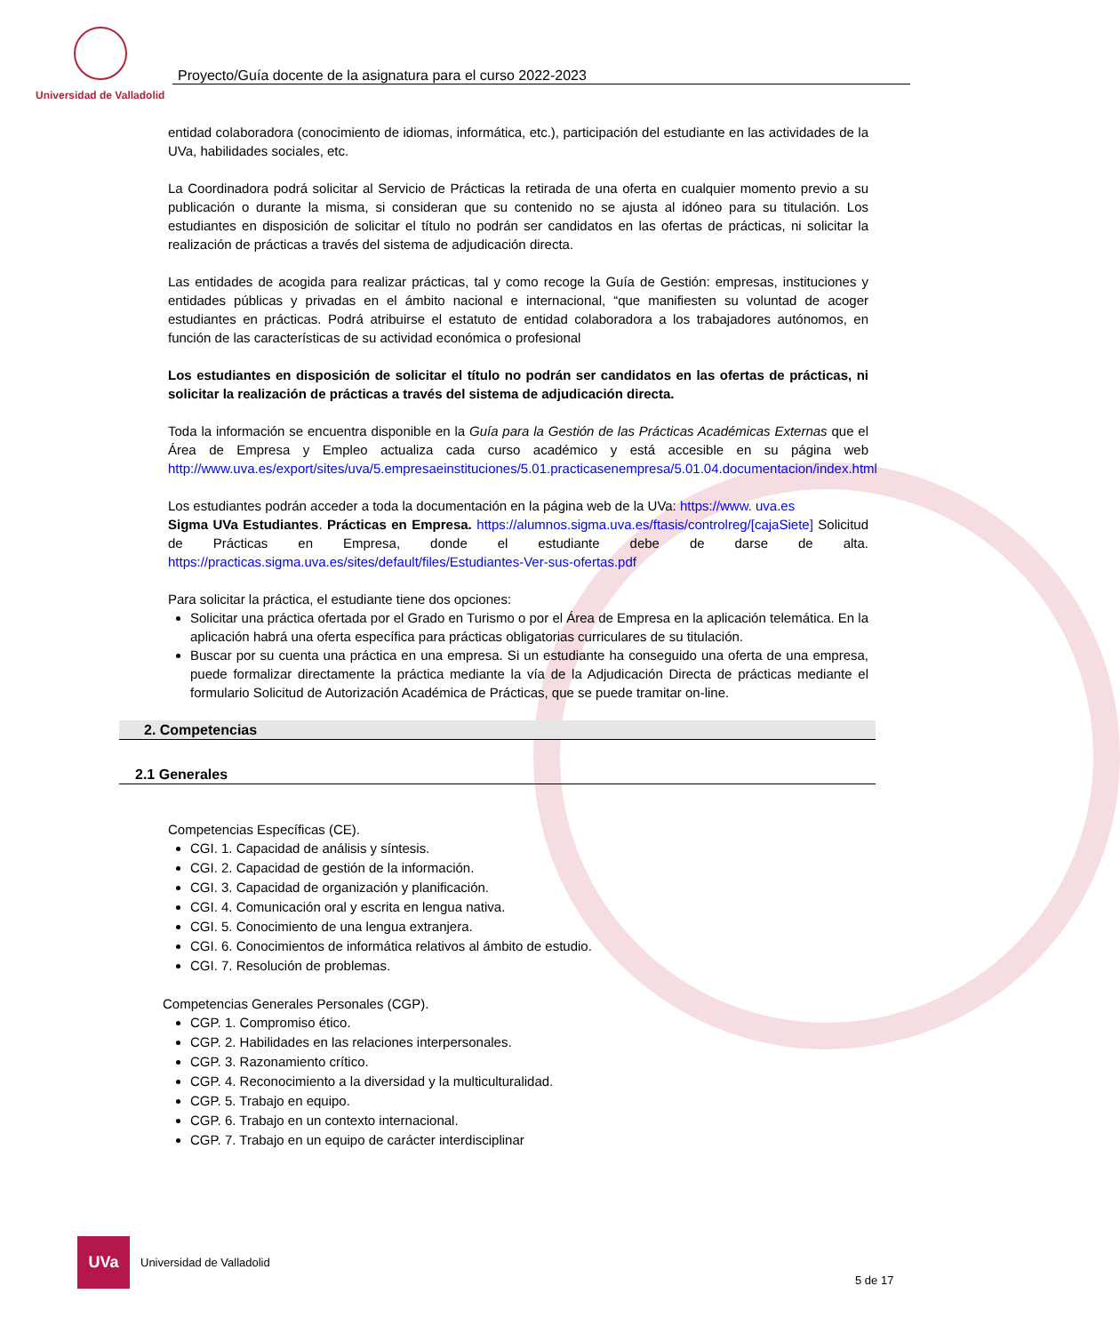Universidad de Valladolid
Proyecto/Guía docente de la asignatura para el curso 2022-2023
entidad colaboradora (conocimiento de idiomas, informática, etc.), participación del estudiante en las actividades de la UVa, habilidades sociales, etc.
La Coordinadora podrá solicitar al Servicio de Prácticas la retirada de una oferta en cualquier momento previo a su publicación o durante la misma, si consideran que su contenido no se ajusta al idóneo para su titulación. Los estudiantes en disposición de solicitar el título no podrán ser candidatos en las ofertas de prácticas, ni solicitar la realización de prácticas a través del sistema de adjudicación directa.
Las entidades de acogida para realizar prácticas, tal y como recoge la Guía de Gestión: empresas, instituciones y entidades públicas y privadas en el ámbito nacional e internacional, “que manifiesten su voluntad de acoger estudiantes en prácticas. Podrá atribuirse el estatuto de entidad colaboradora a los trabajadores autónomos, en función de las características de su actividad económica o profesional
Los estudiantes en disposición de solicitar el título no podrán ser candidatos en las ofertas de prácticas, ni solicitar la realización de prácticas a través del sistema de adjudicación directa.
Toda la información se encuentra disponible en la Guía para la Gestión de las Prácticas Académicas Externas que el Área de Empresa y Empleo actualiza cada curso académico y está accesible en su página web http://www.uva.es/export/sites/uva/5.empresaeinstituciones/5.01.practicasenempresa/5.01.04.documentacion/index.html
Los estudiantes podrán acceder a toda la documentación en la página web de la UVa: https://www. uva.es
Sigma UVa Estudiantes. Prácticas en Empresa. https://alumnos.sigma.uva.es/ftasis/controlreg/[cajaSiete] Solicitud de Prácticas en Empresa, donde el estudiante debe de darse de alta. https://practicas.sigma.uva.es/sites/default/files/Estudiantes-Ver-sus-ofertas.pdf
Para solicitar la práctica, el estudiante tiene dos opciones:
Solicitar una práctica ofertada por el Grado en Turismo o por el Área de Empresa en la aplicación telemática. En la aplicación habrá una oferta específica para prácticas obligatorias curriculares de su titulación.
Buscar por su cuenta una práctica en una empresa. Si un estudiante ha conseguido una oferta de una empresa, puede formalizar directamente la práctica mediante la vía de la Adjudicación Directa de prácticas mediante el formulario Solicitud de Autorización Académica de Prácticas, que se puede tramitar on-line.
2. Competencias
2.1 Generales
Competencias Específicas (CE).
CGI. 1. Capacidad de análisis y síntesis.
CGI. 2. Capacidad de gestión de la información.
CGI. 3. Capacidad de organización y planificación.
CGI. 4. Comunicación oral y escrita en lengua nativa.
CGI. 5. Conocimiento de una lengua extranjera.
CGI. 6. Conocimientos de informática relativos al ámbito de estudio.
CGI. 7. Resolución de problemas.
Competencias Generales Personales (CGP).
CGP. 1. Compromiso ético.
CGP. 2. Habilidades en las relaciones interpersonales.
CGP. 3. Razonamiento crítico.
CGP. 4. Reconocimiento a la diversidad y la multiculturalidad.
CGP. 5. Trabajo en equipo.
CGP. 6. Trabajo en un contexto internacional.
CGP. 7. Trabajo en un equipo de carácter interdisciplinar
UVa
Universidad de Valladolid
5 de 17